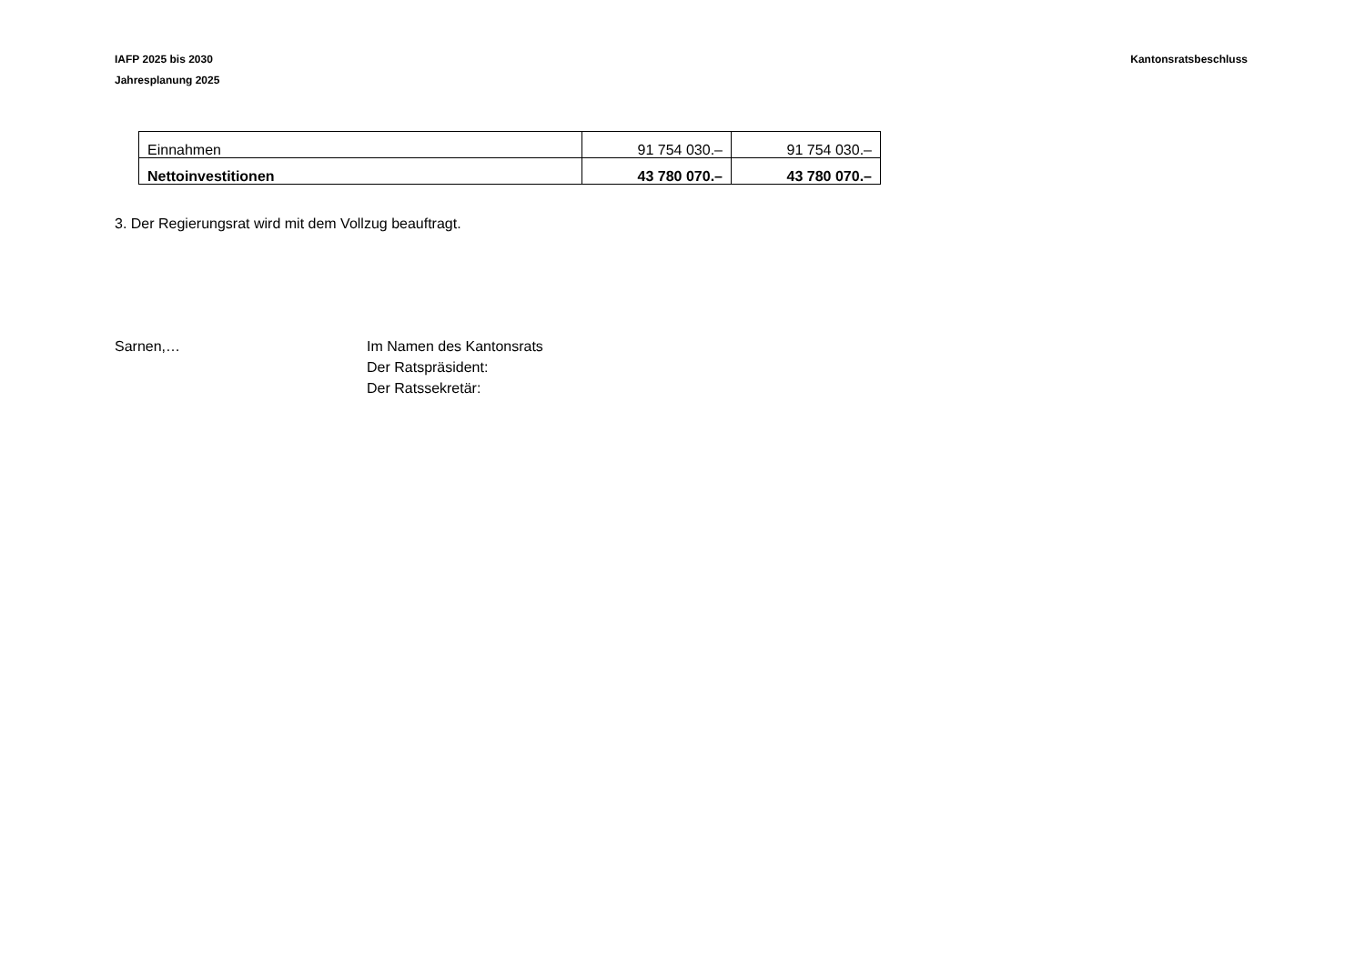IAFP 2025 bis 2030
Jahresplanung 2025
Kantonsratsbeschluss
| Einnahmen | 91 754 030.– | 91 754 030.– |
| Nettoinvestitionen | 43 780 070.– | 43 780 070.– |
3. Der Regierungsrat wird mit dem Vollzug beauftragt.
Sarnen,… Im Namen des Kantonsrats
Der Ratspräsident:
Der Ratssekretär: